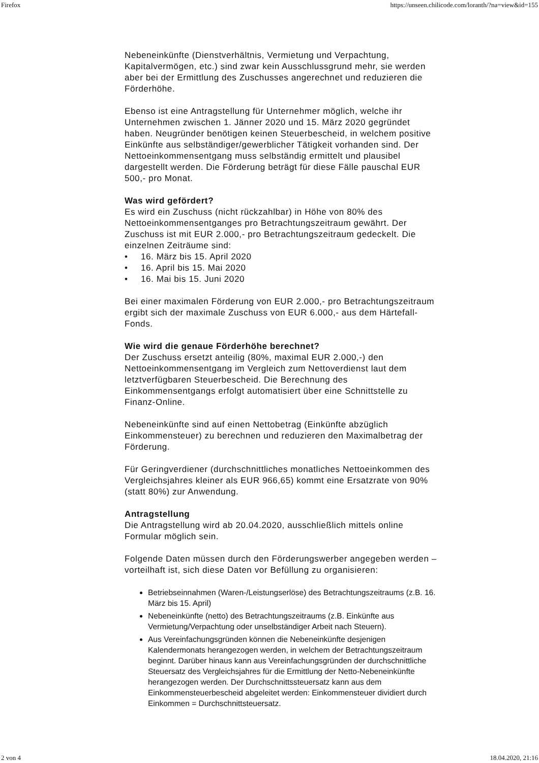Firefox https://unseen.chilicode.com/loranth/?na=view&id=155
Nebeneinkünfte (Dienstverhältnis, Vermietung und Verpachtung, Kapitalvermögen, etc.) sind zwar kein Ausschlussgrund mehr, sie werden aber bei der Ermittlung des Zuschusses angerechnet und reduzieren die Förderhöhe.
Ebenso ist eine Antragstellung für Unternehmer möglich, welche ihr Unternehmen zwischen 1. Jänner 2020 und 15. März 2020 gegründet haben. Neugründer benötigen keinen Steuerbescheid, in welchem positive Einkünfte aus selbständiger/gewerblicher Tätigkeit vorhanden sind. Der Nettoeinkommensentgang muss selbständig ermittelt und plausibel dargestellt werden. Die Förderung beträgt für diese Fälle pauschal EUR 500,- pro Monat.
Was wird gefördert?
Es wird ein Zuschuss (nicht rückzahlbar) in Höhe von 80% des Nettoeinkommensentganges pro Betrachtungszeitraum gewährt. Der Zuschuss ist mit EUR 2.000,- pro Betrachtungszeitraum gedeckelt. Die einzelnen Zeiträume sind:
• 16. März bis 15. April 2020
• 16. April bis 15. Mai 2020
• 16. Mai bis 15. Juni 2020
Bei einer maximalen Förderung von EUR 2.000,- pro Betrachtungszeitraum ergibt sich der maximale Zuschuss von EUR 6.000,- aus dem Härtefall-Fonds.
Wie wird die genaue Förderhöhe berechnet?
Der Zuschuss ersetzt anteilig (80%, maximal EUR 2.000,-) den Nettoeinkommensentgang im Vergleich zum Nettoverdienst laut dem letztverfügbaren Steuerbescheid. Die Berechnung des Einkommensentgangs erfolgt automatisiert über eine Schnittstelle zu Finanz-Online.
Nebeneinkünfte sind auf einen Nettobetrag (Einkünfte abzüglich Einkommensteuer) zu berechnen und reduzieren den Maximalbetrag der Förderung.
Für Geringverdiener (durchschnittliches monatliches Nettoeinkommen des Vergleichsjahres kleiner als EUR 966,65) kommt eine Ersatzrate von 90% (statt 80%) zur Anwendung.
Antragstellung
Die Antragstellung wird ab 20.04.2020, ausschließlich mittels online Formular möglich sein.
Folgende Daten müssen durch den Förderungswerber angegeben werden – vorteilhaft ist, sich diese Daten vor Befüllung zu organisieren:
Betriebseinnahmen (Waren-/Leistungserlöse) des Betrachtungszeitraums (z.B. 16. März bis 15. April)
Nebeneinkünfte (netto) des Betrachtungszeitraums (z.B. Einkünfte aus Vermietung/Verpachtung oder unselbständiger Arbeit nach Steuern).
Aus Vereinfachungsgründen können die Nebeneinkünfte desjenigen Kalendermonats herangezogen werden, in welchem der Betrachtungszeitraum beginnt. Darüber hinaus kann aus Vereinfachungsgründen der durchschnittliche Steuersatz des Vergleichsjahres für die Ermittlung der Netto-Nebeneinkünfte herangezogen werden. Der Durchschnittssteuersatz kann aus dem Einkommensteuerbescheid abgeleitet werden: Einkommensteuer dividiert durch Einkommen = Durchschnittsteuersatz.
2 von 4 18.04.2020, 21:16